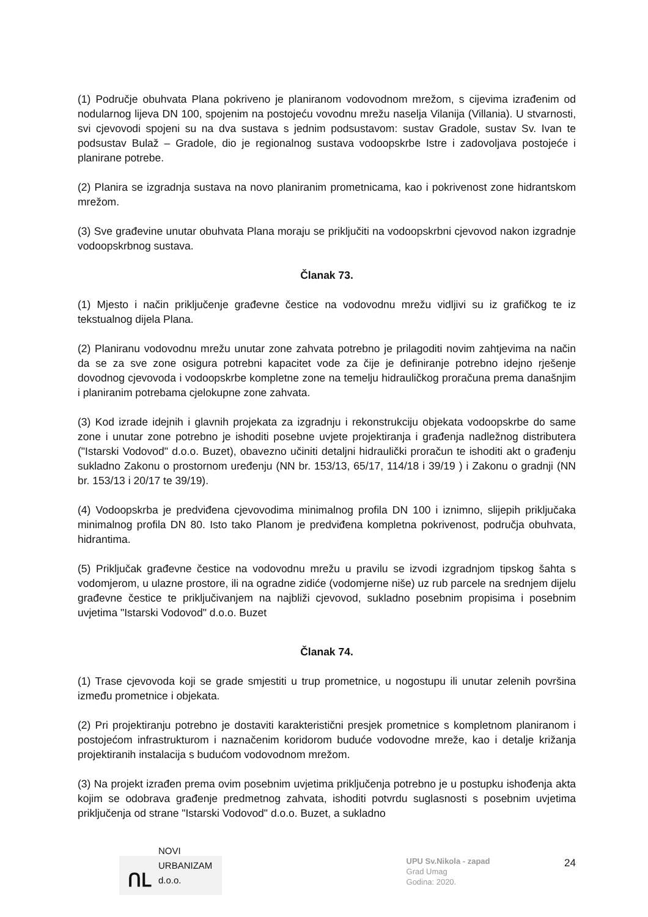(1) Područje obuhvata Plana pokriveno je planiranom vodovodnom mrežom, s cijevima izrađenim od nodularnog lijeva DN 100, spojenim na postojeću vovodnu mrežu naselja Vilanija (Villania). U stvarnosti, svi cjevovodi spojeni su na dva sustava s jednim podsustavom: sustav Gradole, sustav Sv. Ivan te podsustav Bulaž – Gradole, dio je regionalnog sustava vodoopskrbe Istre i zadovoljava postojeće i planirane potrebe.
(2) Planira se izgradnja sustava na novo planiranim prometnicama, kao i pokrivenost zone hidrantskom mrežom.
(3) Sve građevine unutar obuhvata Plana moraju se priključiti na vodoopskrbni cjevovod nakon izgradnje vodoopskrbnog sustava.
Članak 73.
(1) Mjesto i način priključenje građevne čestice na vodovodnu mrežu vidljivi su iz grafičkog te iz tekstualnog dijela Plana.
(2) Planiranu vodovodnu mrežu unutar zone zahvata potrebno je prilagoditi novim zahtjevima na način da se za sve zone osigura potrebni kapacitet vode za čije je definiranje potrebno idejno rješenje dovodnog cjevovoda i vodoopskrbe kompletne zone na temelju hidrauličkog proračuna prema današnjim i planiranim potrebama cjelokupne zone zahvata.
(3) Kod izrade idejnih i glavnih projekata za izgradnju i rekonstrukciju objekata vodoopskrbe do same zone i unutar zone potrebno je ishoditi posebne uvjete projektiranja i građenja nadležnog distributera ("Istarski Vodovod" d.o.o. Buzet), obavezno učiniti detaljni hidraulički proračun te ishoditi akt o građenju sukladno Zakonu o prostornom uređenju (NN br. 153/13, 65/17, 114/18 i 39/19 ) i Zakonu o gradnji (NN br. 153/13 i 20/17 te 39/19).
(4) Vodoopskrba je predviđena cjevovodima minimalnog profila DN 100 i iznimno, slijepih priključaka minimalnog profila DN 80. Isto tako Planom je predviđena kompletna pokrivenost, područja obuhvata, hidrantima.
(5) Priključak građevne čestice na vodovodnu mrežu u pravilu se izvodi izgradnjom tipskog šahta s vodomjerom, u ulazne prostore, ili na ogradne zidiće (vodomjerne niše) uz rub parcele na srednjem dijelu građevne čestice te priključivanjem na najbliži cjevovod, sukladno posebnim propisima i posebnim uvjetima "Istarski Vodovod" d.o.o. Buzet
Članak 74.
(1) Trase cjevovoda koji se grade smjestiti u trup prometnice, u nogostupu ili unutar zelenih površina između prometnice i objekata.
(2) Pri projektiranju potrebno je dostaviti karakteristični presjek prometnice s kompletnom planiranom i postojećom infrastrukturom i naznačenim koridorom buduće vodovodne mreže, kao i detalje križanja projektiranih instalacija s budućom vodovodnom mrežom.
(3) Na projekt izrađen prema ovim posebnim uvjetima priključenja potrebno je u postupku ishođenja akta kojim se odobrava građenje predmetnog zahvata, ishoditi potvrdu suglasnosti s posebnim uvjetima priključenja od strane "Istarski Vodovod" d.o.o. Buzet, a sukladno
ՈԼ NOVI URBANIZAM d.o.o.
UPU Sv.Nikola - zapad
Grad Umag
Godina: 2020.
24